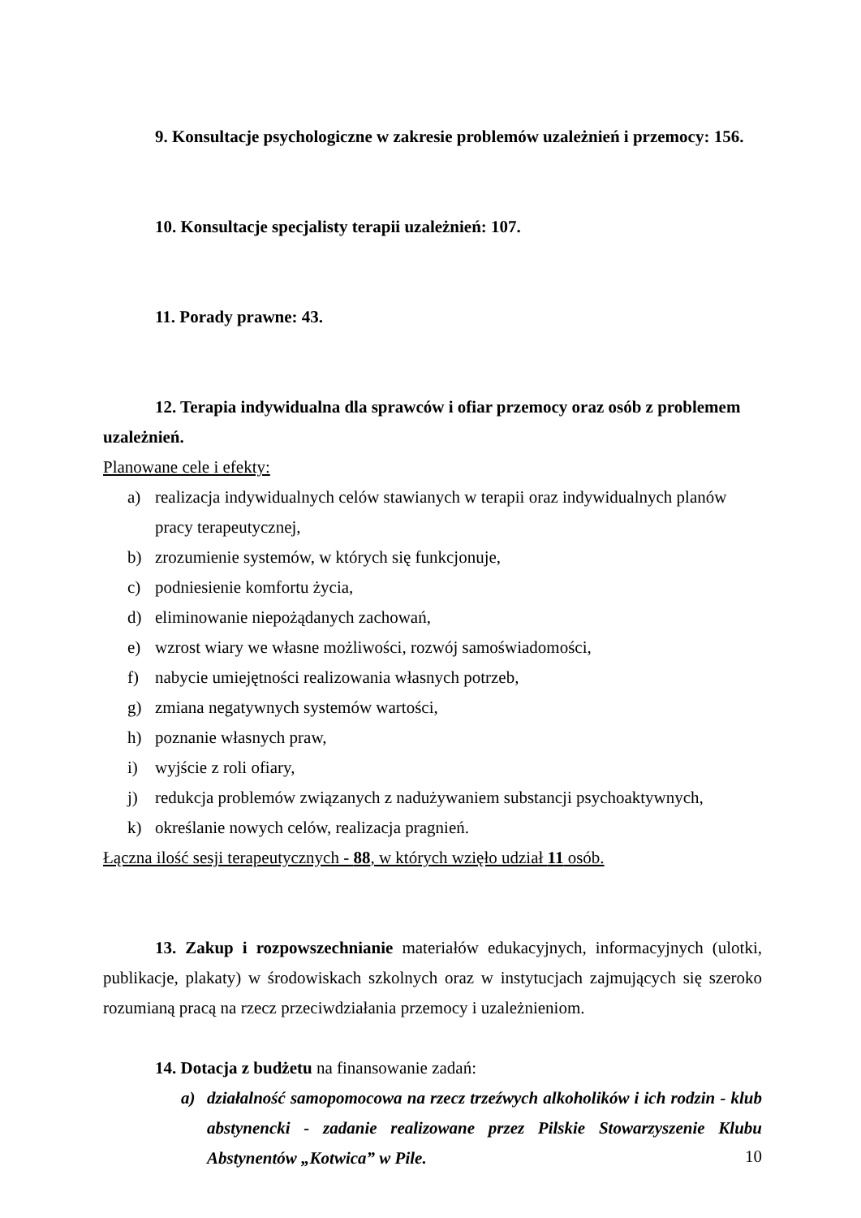9. Konsultacje psychologiczne w zakresie problemów uzależnień i przemocy: 156.
10. Konsultacje specjalisty terapii uzależnień: 107.
11. Porady prawne: 43.
12. Terapia indywidualna dla sprawców i ofiar przemocy oraz osób z problemem uzależnień.
Planowane cele i efekty:
a) realizacja indywidualnych celów stawianych w terapii oraz indywidualnych planów pracy terapeutycznej,
b) zrozumienie systemów, w których się funkcjonuje,
c) podniesienie komfortu życia,
d) eliminowanie niepożądanych zachowań,
e) wzrost wiary we własne możliwości, rozwój samoświadomości,
f) nabycie umiejętności realizowania własnych potrzeb,
g) zmiana negatywnych systemów wartości,
h) poznanie własnych praw,
i) wyjście z roli ofiary,
j) redukcja problemów związanych z nadużywaniem substancji psychoaktywnych,
k) określanie nowych celów, realizacja pragnień.
Łączna ilość sesji terapeutycznych - 88, w których wzięło udział 11 osób.
13. Zakup i rozpowszechnianie materiałów edukacyjnych, informacyjnych (ulotki, publikacje, plakaty) w środowiskach szkolnych oraz w instytucjach zajmujących się szeroko rozumianą pracą na rzecz przeciwdziałania przemocy i uzależnieniom.
14. Dotacja z budżetu na finansowanie zadań:
a) działalność samopomocowa na rzecz trzeźwych alkoholików i ich rodzin - klub abstynencki - zadanie realizowane przez Pilskie Stowarzyszenie Klubu Abstynentów „Kotwica” w Pile.
10